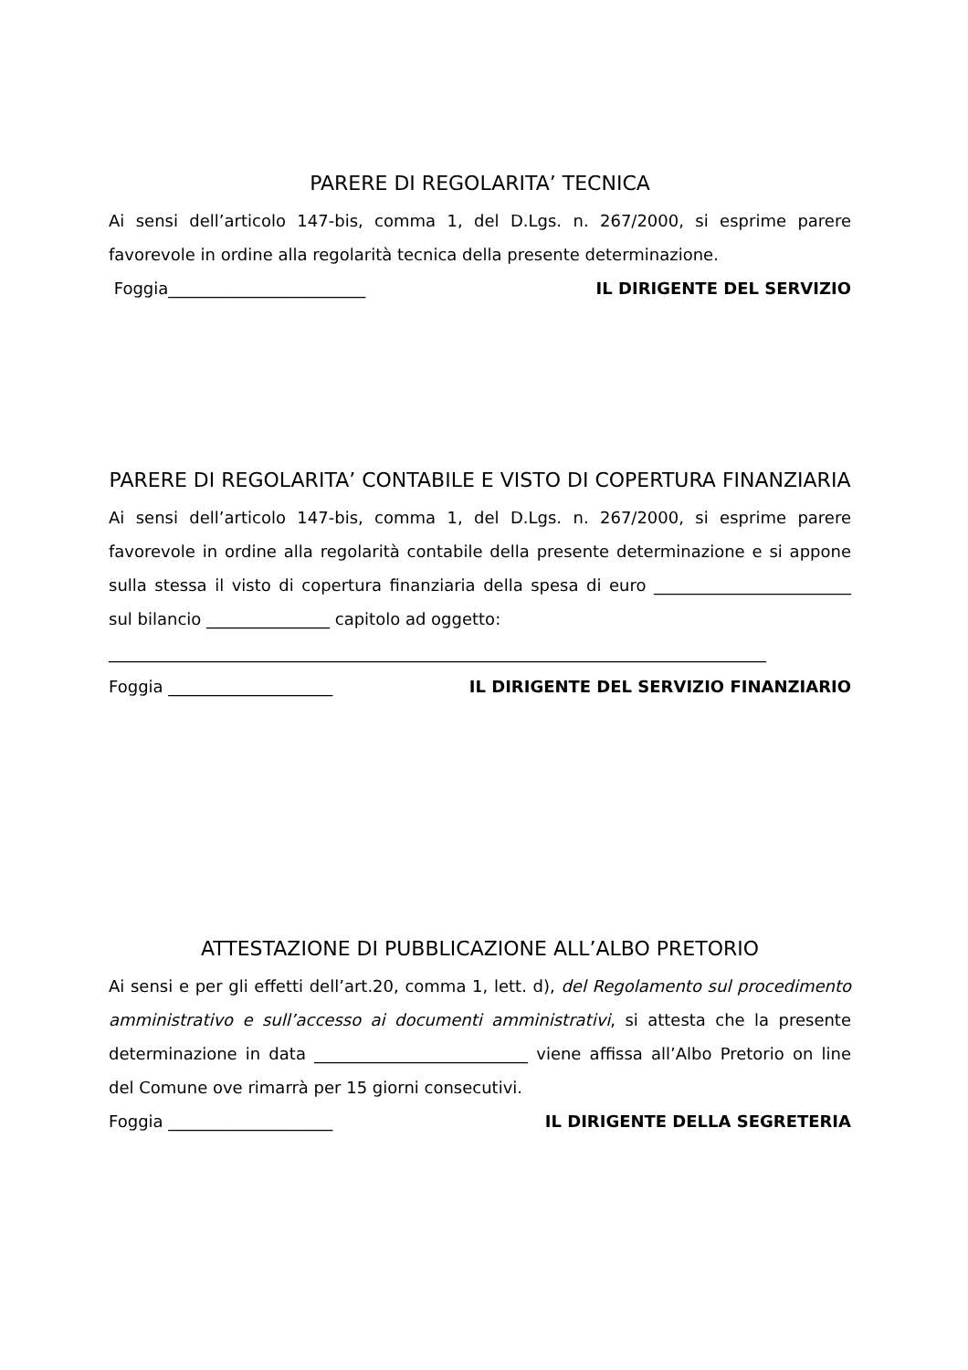PARERE DI REGOLARITA’ TECNICA
Ai sensi dell’articolo 147-bis, comma 1, del D.Lgs. n. 267/2000, si esprime parere favorevole in ordine alla regolarità tecnica della presente determinazione.
Foggia________________________ IL DIRIGENTE DEL SERVIZIO
PARERE DI REGOLARITA’ CONTABILE E VISTO DI COPERTURA FINANZIARIA
Ai sensi dell’articolo 147-bis, comma 1, del D.Lgs. n. 267/2000, si esprime parere favorevole in ordine alla regolarità contabile della presente determinazione e si appone sulla stessa il visto di copertura finanziaria della spesa di euro ________________________ sul bilancio _______________ capitolo ad oggetto:
________________________________________________________________________________
Foggia ____________________ IL DIRIGENTE DEL SERVIZIO FINANZIARIO
ATTESTAZIONE DI PUBBLICAZIONE ALL’ALBO PRETORIO
Ai sensi e per gli effetti dell’art.20, comma 1, lett. d), del Regolamento sul procedimento amministrativo e sull’accesso ai documenti amministrativi, si attesta che la presente determinazione in data __________________________ viene affissa all’Albo Pretorio on line del Comune ove rimarrà per 15 giorni consecutivi.
Foggia ____________________ IL DIRIGENTE DELLA SEGRETERIA